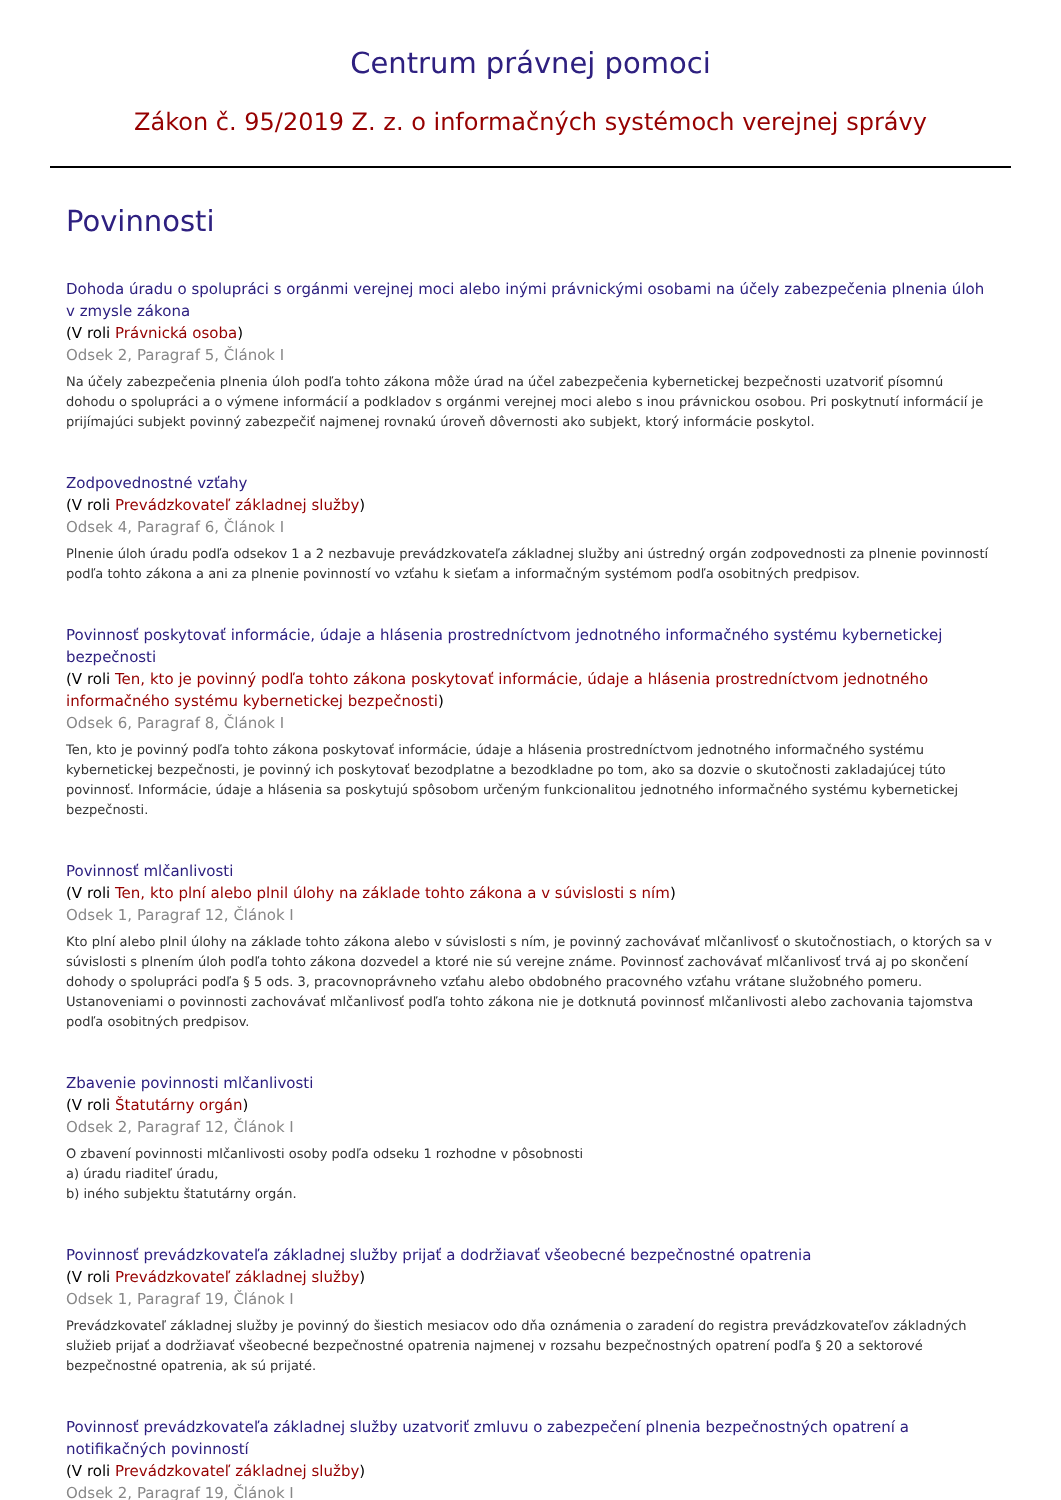Centrum právnej pomoci
Zákon č. 95/2019 Z. z. o informačných systémoch verejnej správy
Povinnosti
Dohoda úradu o spolupráci s orgánmi verejnej moci alebo inými právnickými osobami na účely zabezpečenia plnenia úloh v zmysle zákona
(V roli Právnická osoba)
Odsek 2, Paragraf 5, Článok I
Na účely zabezpečenia plnenia úloh podľa tohto zákona môže úrad na účel zabezpečenia kybernetickej bezpečnosti uzatvoriť písomnú dohodu o spolupráci a o výmene informácií a podkladov s orgánmi verejnej moci alebo s inou právnickou osobou. Pri poskytnutí informácií je prijímajúci subjekt povinný zabezpečiť najmenej rovnakú úroveň dôvernosti ako subjekt, ktorý informácie poskytol.
Zodpovednostné vzťahy
(V roli Prevádzkovateľ základnej služby)
Odsek 4, Paragraf 6, Článok I
Plnenie úloh úradu podľa odsekov 1 a 2 nezbavuje prevádzkovateľa základnej služby ani ústredný orgán zodpovednosti za plnenie povinností podľa tohto zákona a ani za plnenie povinností vo vzťahu k sieťam a informačným systémom podľa osobitných predpisov.
Povinnosť poskytovať informácie, údaje a hlásenia prostredníctvom jednotného informačného systému kybernetickej bezpečnosti
(V roli Ten, kto je povinný podľa tohto zákona poskytovať informácie, údaje a hlásenia prostredníctvom jednotného informačného systému kybernetickej bezpečnosti)
Odsek 6, Paragraf 8, Článok I
Ten, kto je povinný podľa tohto zákona poskytovať informácie, údaje a hlásenia prostredníctvom jednotného informačného systému kybernetickej bezpečnosti, je povinný ich poskytovať bezodplatne a bezodkladne po tom, ako sa dozvie o skutočnosti zakladajúcej túto povinnosť. Informácie, údaje a hlásenia sa poskytujú spôsobom určeným funkcionalitou jednotného informačného systému kybernetickej bezpečnosti.
Povinnosť mlčanlivosti
(V roli Ten, kto plní alebo plnil úlohy na základe tohto zákona a v súvislosti s ním)
Odsek 1, Paragraf 12, Článok I
Kto plní alebo plnil úlohy na základe tohto zákona alebo v súvislosti s ním, je povinný zachovávať mlčanlivosť o skutočnostiach, o ktorých sa v súvislosti s plnením úloh podľa tohto zákona dozvedel a ktoré nie sú verejne známe. Povinnosť zachovávať mlčanlivosť trvá aj po skončení dohody o spolupráci podľa § 5 ods. 3, pracovnoprávneho vzťahu alebo obdobného pracovného vzťahu vrátane služobného pomeru. Ustanoveniami o povinnosti zachovávať mlčanlivosť podľa tohto zákona nie je dotknutá povinnosť mlčanlivosti alebo zachovania tajomstva podľa osobitných predpisov.
Zbavenie povinnosti mlčanlivosti
(V roli Štatutárny orgán)
Odsek 2, Paragraf 12, Článok I
O zbavení povinnosti mlčanlivosti osoby podľa odseku 1 rozhodne v pôsobnosti
a) úradu riaditeľ úradu,
b) iného subjektu štatutárny orgán.
Povinnosť prevádzkovateľa základnej služby prijať a dodržiavať všeobecné bezpečnostné opatrenia
(V roli Prevádzkovateľ základnej služby)
Odsek 1, Paragraf 19, Článok I
Prevádzkovateľ základnej služby je povinný do šiestich mesiacov odo dňa oznámenia o zaradení do registra prevádzkovateľov základných služieb prijať a dodržiavať všeobecné bezpečnostné opatrenia najmenej v rozsahu bezpečnostných opatrení podľa § 20 a sektorové bezpečnostné opatrenia, ak sú prijaté.
Povinnosť prevádzkovateľa základnej služby uzatvoriť zmluvu o zabezpečení plnenia bezpečnostných opatrení a notifikačných povinností
(V roli Prevádzkovateľ základnej služby)
Odsek 2, Paragraf 19, Článok I